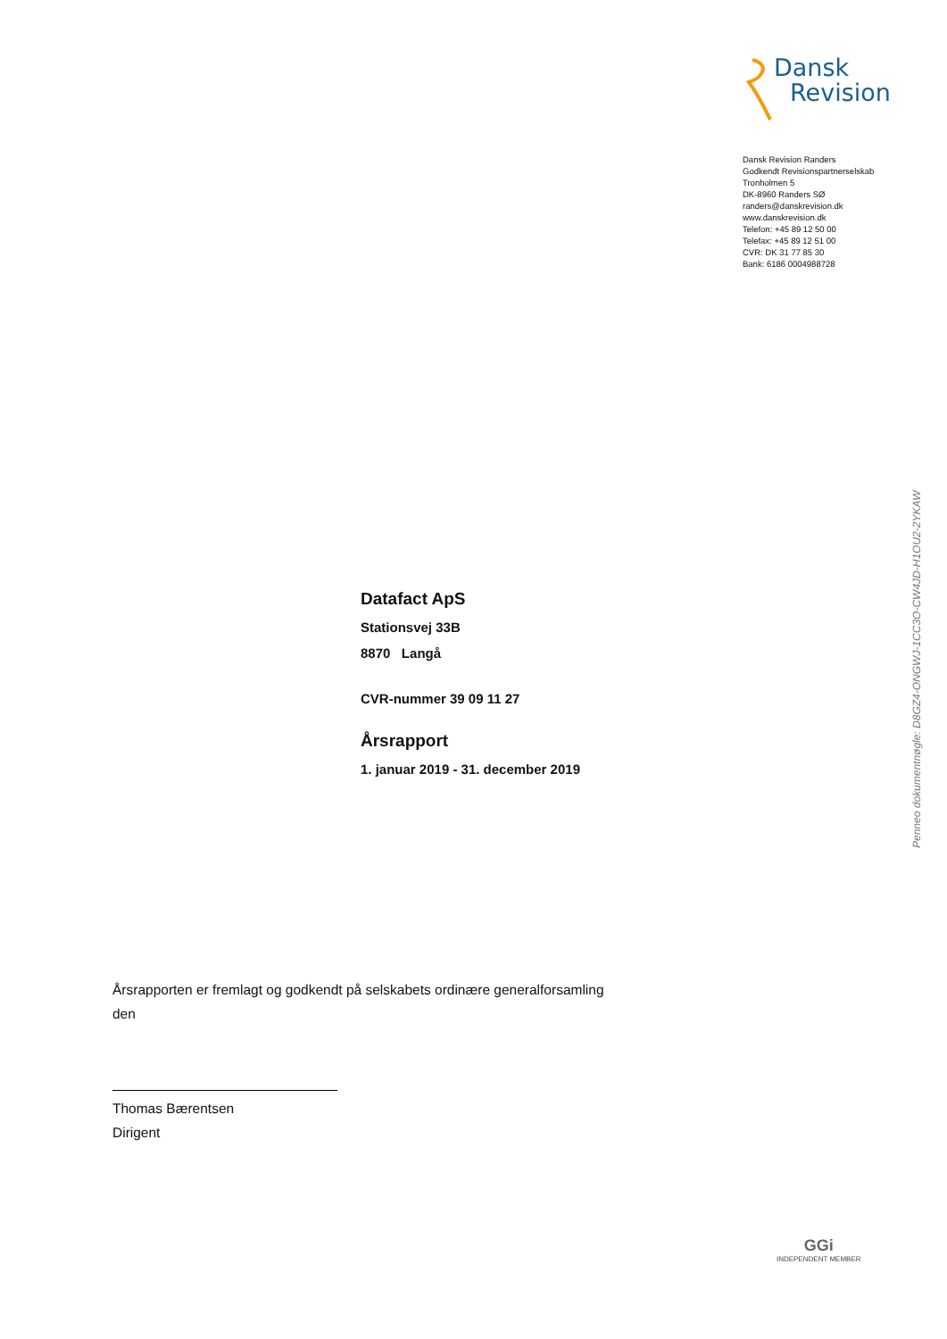Dansk
Revision
Dansk Revision Randers
Godkendt Revisionspartnerselskab
Tronholmen 5
DK-8960 Randers SØ
randers@danskrevision.dk
www.danskrevision.dk
Telefon: +45 89 12 50 00
Telefax: +45 89 12 51 00
CVR: DK 31 77 85 30
Bank: 6186 0004988728
Datafact ApS
Stationsvej 33B
8870 Langå
CVR-nummer 39 09 11 27
Årsrapport
1. januar 2019 - 31. december 2019
Årsrapporten er fremlagt og godkendt på selskabets ordinære generalforsamling
den
Thomas Bærentsen
Dirigent
Penneo dokumentnøgle: D8GZ4-ONGWJ-1CC3O-CW4JD-H1OU2-2YKAW
GGi
INDEPENDENT MEMBER